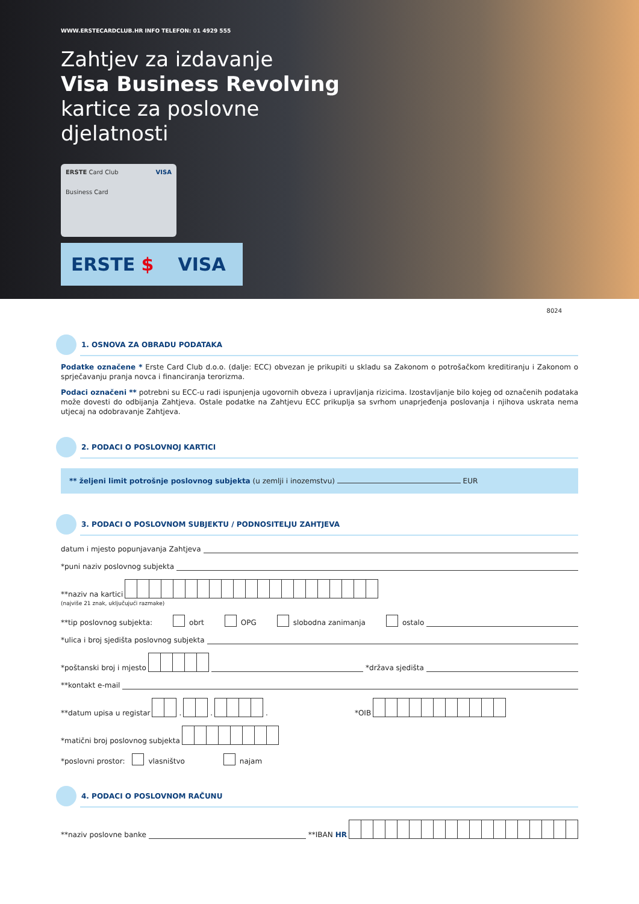WWW.ERSTECARDCLUB.HR INFO TELEFON: 01 4929 555
Zahtjev za izdavanje
Visa Business Revolving
kartice za poslovne
djelatnosti
ERSTE Card Club VISA
Business Card
ERSTE $ VISA
8024
1. OSNOVA ZA OBRADU PODATAKA
Podatke označene * Erste Card Club d.o.o. (dalje: ECC) obvezan je prikupiti u skladu sa Zakonom o potrošačkom kreditiranju i Zakonom o sprječavanju pranja novca i financiranja terorizma.
Podaci označeni ** potrebni su ECC-u radi ispunjenja ugovornih obveza i upravljanja rizicima. Izostavljanje bilo kojeg od označenih podataka može dovesti do odbijanja Zahtjeva. Ostale podatke na Zahtjevu ECC prikuplja sa svrhom unaprjeđenja poslovanja i njihova uskrata nema utjecaj na odobravanje Zahtjeva.
2. PODACI O POSLOVNOJ KARTICI
** željeni limit potrošnje poslovnog subjekta (u zemlji i inozemstvu) EUR
3. PODACI O POSLOVNOM SUBJEKTU / PODNOSITELJU ZAHTJEVA
datum i mjesto popunjavanja Zahtjeva
*puni naziv poslovnog subjekta
**naziv na kartici
(najviše 21 znak, uključujući razmake)
**tip poslovnog subjekta: obrt OPG slobodna zanimanja ostalo
*ulica i broj sjedišta poslovnog subjekta
*poštanski broj i mjesto
*država sjedišta
**kontakt e-mail
**datum upisa u registar
.
.
. *OIB
*matični broj poslovnog subjekta
*poslovni prostor: vlasništvo najam
4. PODACI O POSLOVNOM RAČUNU
**naziv poslovne banke
**IBAN HR